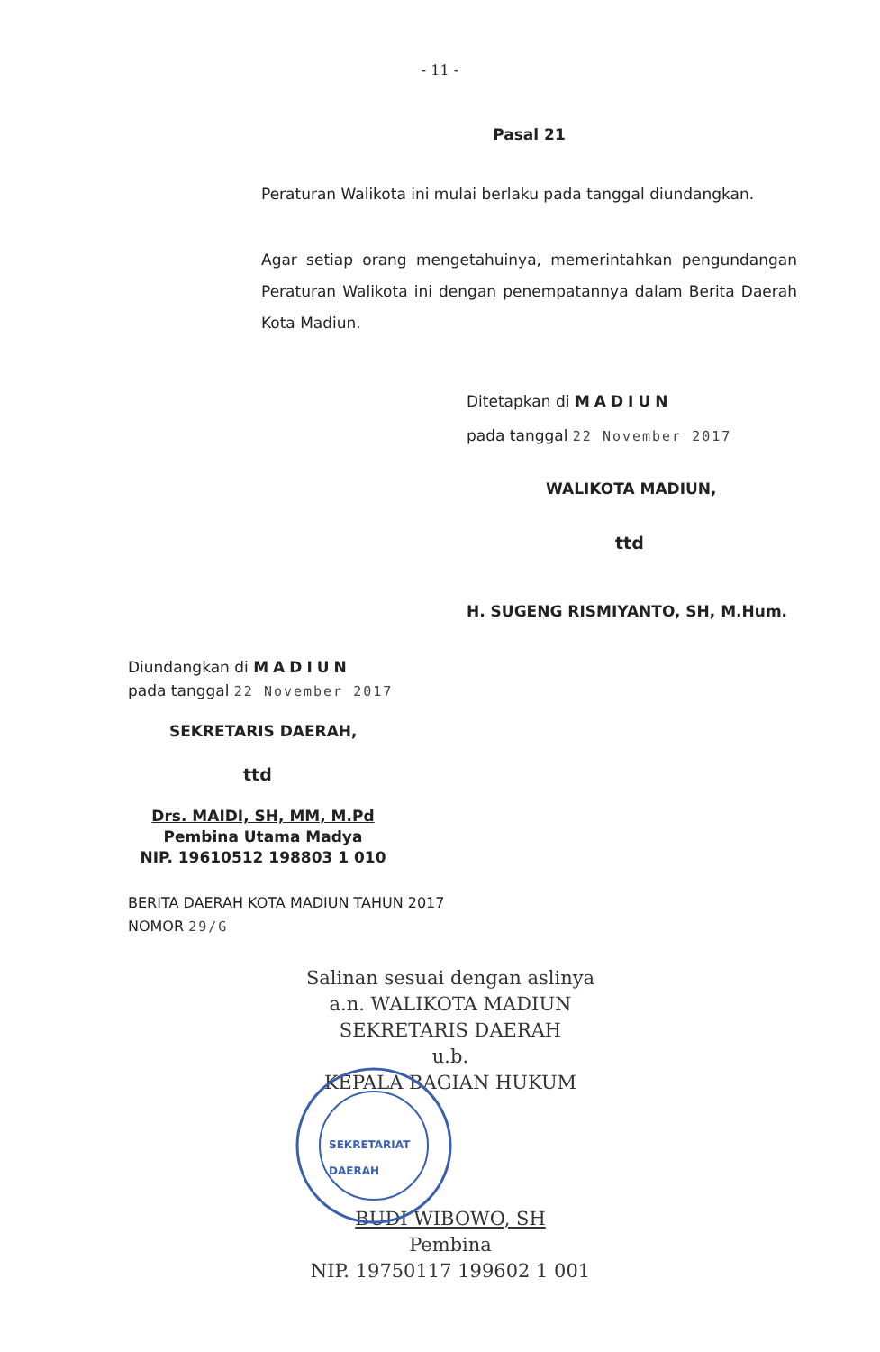- 11 -
Pasal 21
Peraturan Walikota ini mulai berlaku pada tanggal diundangkan.
Agar setiap orang mengetahuinya, memerintahkan pengundangan Peraturan Walikota ini dengan penempatannya dalam Berita Daerah Kota Madiun.
Ditetapkan di MADIUN
pada tanggal 22 November 2017
WALIKOTA MADIUN,
ttd
H. SUGENG RISMIYANTO, SH, M.Hum.
Diundangkan di MADIUN
pada tanggal 22 November 2017
SEKRETARIS DAERAH,
ttd
Drs. MAIDI, SH, MM, M.Pd
Pembina Utama Madya
NIP. 19610512 198803 1 010
BERITA DAERAH KOTA MADIUN TAHUN 2017
NOMOR 29/G
Salinan sesuai dengan aslinya
a.n. WALIKOTA MADIUN
SEKRETARIS DAERAH
u.b.
KEPALA BAGIAN HUKUM
SEKRETARIAT
DAERAH
BUDI WIBOWO, SH
Pembina
NIP. 19750117 199602 1 001